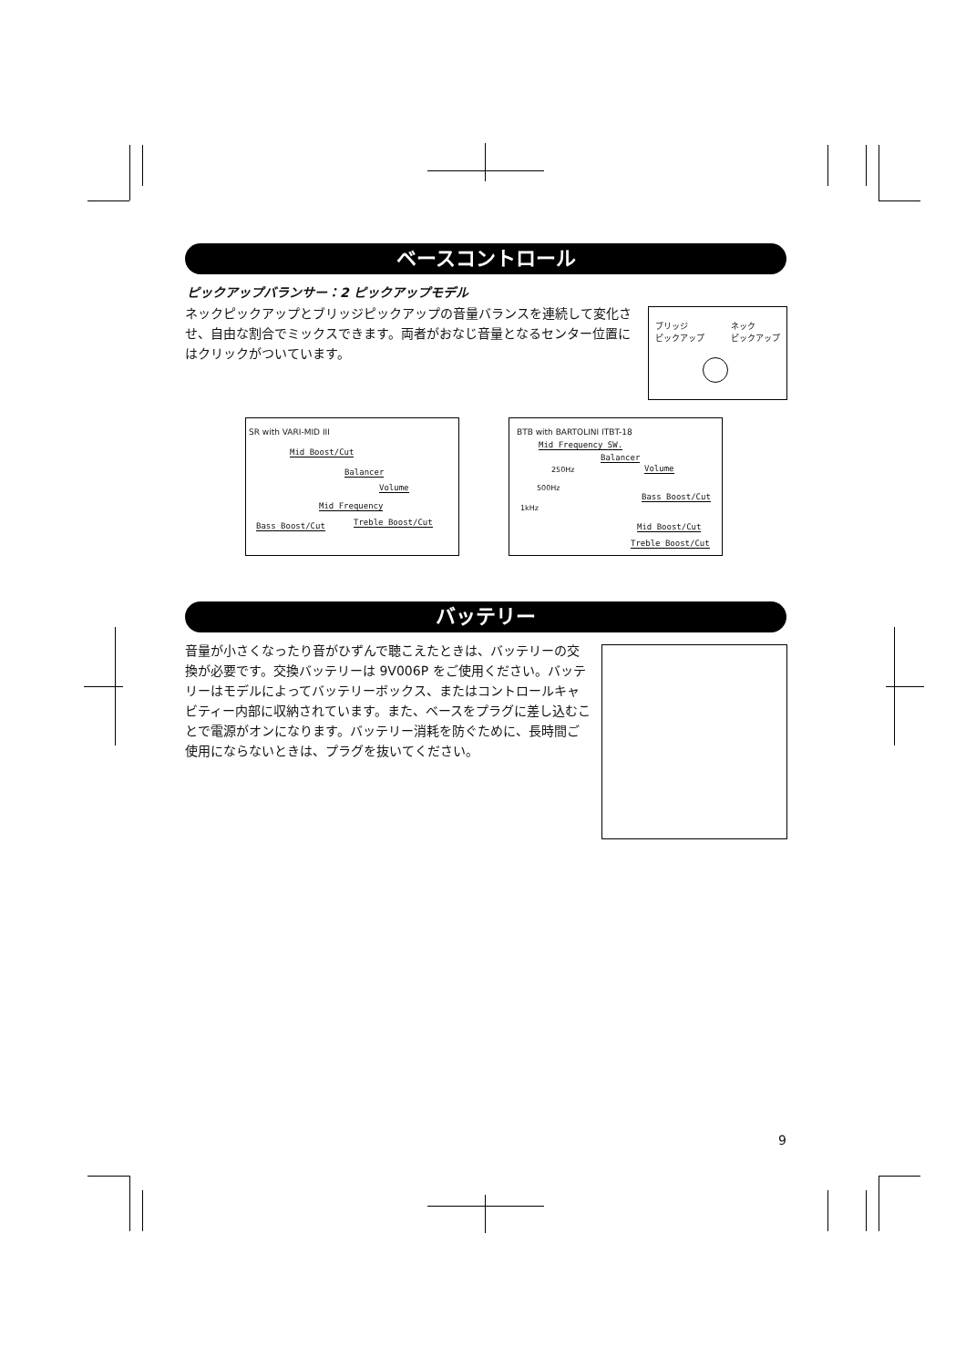ベースコントロール
ピックアップバランサー：2 ピックアップモデル
ネックピックアップとブリッジピックアップの音量バランスを連続して変化させ、自由な割合でミックスできます。両者がおなじ音量となるセンター位置にはクリックがついています。
ブリッジ
ピックアップ
ネック
ピックアップ
SR with VARI-MID III
Mid Boost/Cut
Balancer
Volume
Mid Frequency
Bass Boost/Cut Treble Boost/Cut
BTB with BARTOLINI ITBT-18
Mid Frequency SW.
Balancer
Volume
250Hz
500Hz
1kHz
Bass Boost/Cut
Mid Boost/Cut
Treble Boost/Cut
バッテリー
音量が小さくなったり音がひずんで聴こえたときは、バッテリーの交換が必要です。交換バッテリーは 9V006P をご使用ください。バッテリーはモデルによってバッテリーボックス、またはコントロールキャビティー内部に収納されています。また、ベースをプラグに差し込むことで電源がオンになります。バッテリー消耗を防ぐために、長時間ご使用にならないときは、プラグを抜いてください。
9